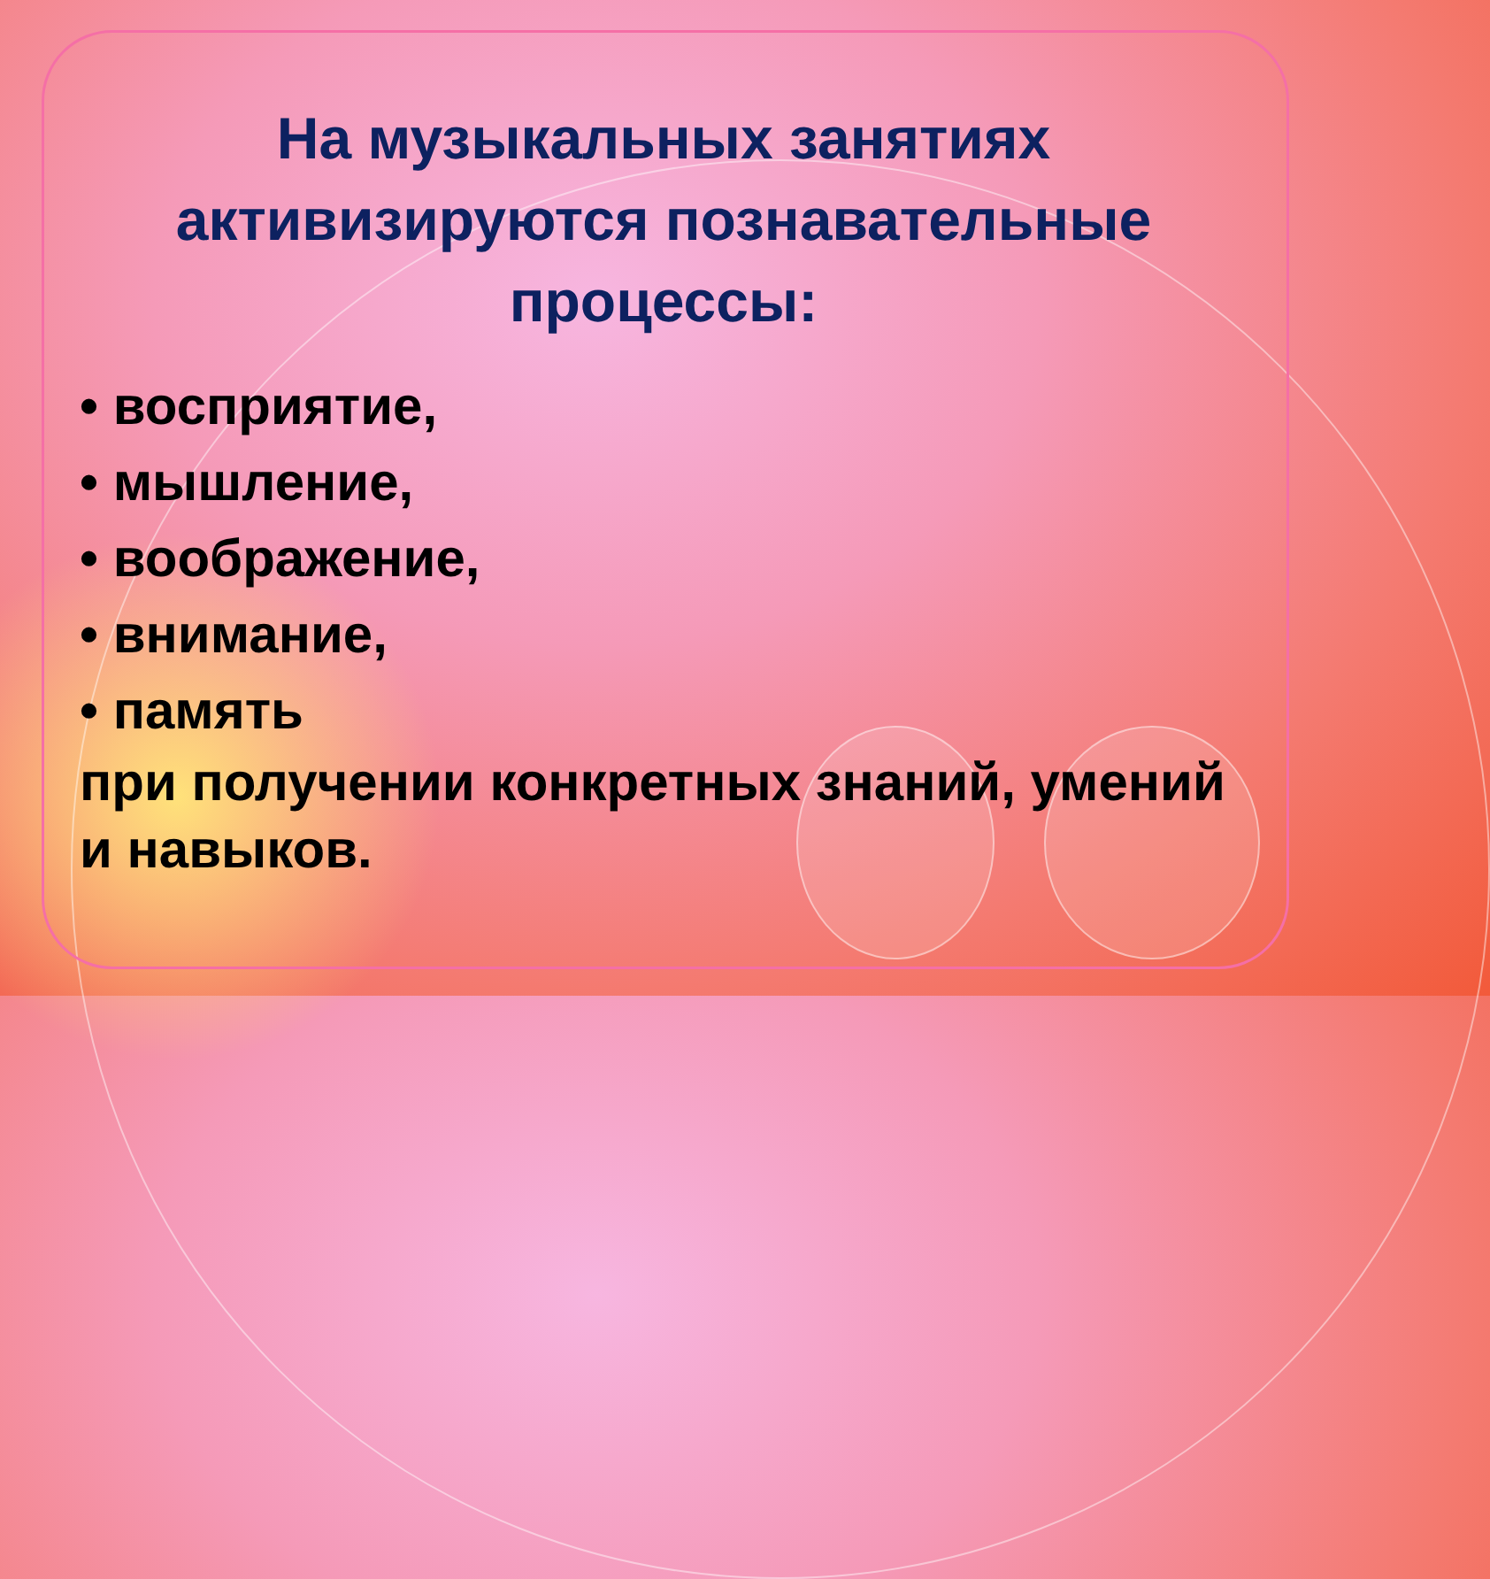На музыкальных занятиях активизируются познавательные процессы:
• восприятие,
• мышление,
• воображение,
• внимание,
• память
при получении конкретных знаний, умений и навыков.